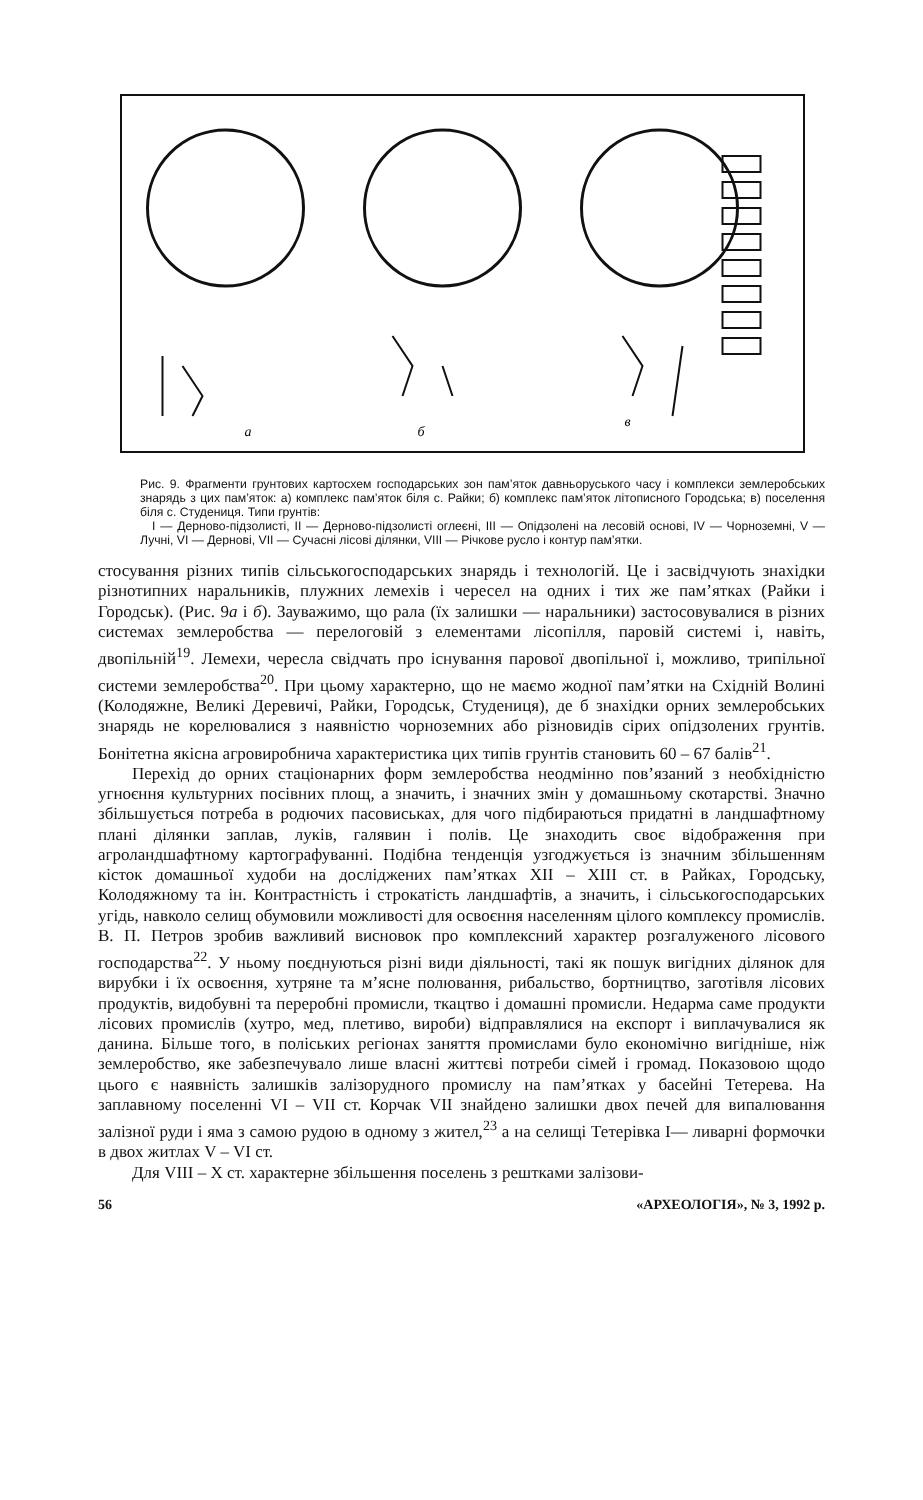a
б
в
Рис. 9. Фрагменти грунтових картосхем господарських зон пам’яток давньоруського часу і комплекси землеробських знарядь з цих пам’яток: а) комплекс пам’яток біля с. Райки; б) комплекс пам’яток літописного Городська; в) поселення біля с. Студениця. Типи грунтів:
I — Дерново-підзолисті, II — Дерново-підзолисті оглеєні, III — Опідзолені на лесовій основі, IV — Чорноземні, V — Лучні, VI — Дернові, VII — Сучасні лісові ділянки, VIII — Річкове русло і контур пам’ятки.
стосування різних типів сільськогосподарських знарядь і технологій. Це і засвідчують знахідки різнотипних наральників, плужних лемехів і чересел на одних і тих же пам’ятках (Райки і Городськ). (Рис. 9а і б). Зауважимо, що рала (їх залишки — наральники) застосовувалися в різних системах землеробства — перелоговій з елементами лісопілля, паровій системі і, навіть, двопільній<sup>19</sup>. Лемехи, чересла свідчать про існування парової двопільної і, можливо, трипільної системи землеробства<sup>20</sup>. При цьому характерно, що не маємо жодної пам’ятки на Східній Волині (Колодяжне, Великі Деревичі, Райки, Городськ, Студениця), де б знахідки орних землеробських знарядь не корелювалися з наявністю чорноземних або різновидів сірих опідзолених грунтів. Бонітетна якісна агровиробнича характеристика цих типів грунтів становить 60 – 67 балів<sup>21</sup>.
Перехід до орних стаціонарних форм землеробства неодмінно пов’язаний з необхідністю угноєння культурних посівних площ, а значить, і значних змін у домашньому скотарстві. Значно збільшується потреба в родючих пасовиськах, для чого підбираються придатні в ландшафтному плані ділянки заплав, луків, галявин і полів. Це знаходить своє відображення при агроландшафтному картографуванні. Подібна тенденція узгоджується із значним збільшенням кісток домашньої худоби на досліджених пам’ятках XII – XIII ст. в Райках, Городську, Колодяжному та ін. Контрастність і строкатість ландшафтів, а значить, і сільськогосподарських угідь, навколо селищ обумовили можливості для освоєння населенням цілого комплексу промислів. В. П. Петров зробив важливий висновок про комплексний характер розгалуженого лісового господарства<sup>22</sup>. У ньому поєднуються різні види діяльності, такі як пошук вигідних ділянок для вирубки і їх освоєння, хутряне та м’ясне полювання, рибальство, бортництво, заготівля лісових продуктів, видобувні та переробні промисли, ткацтво і домашні промисли. Недарма саме продукти лісових промислів (хутро, мед, плетиво, вироби) відправлялися на експорт і виплачувалися як данина. Більше того, в поліських регіонах заняття промислами було економічно вигідніше, ніж землеробство, яке забезпечувало лише власні життєві потреби сімей і громад. Показовою щодо цього є наявність залишків залізорудного промислу на пам’ятках у басейні Тетерева. На заплавному поселенні VI – VII ст. Корчак VII знайдено залишки двох печей для випалювання залізної руди і яма з самою рудою в одному з жител,<sup>23</sup> а на селищі Тетерівка I— ливарні формочки в двох житлах V – VI ст.
Для VIII – X ст. характерне збільшення поселень з рештками залізови-
56 «АРХЕОЛОГІЯ», № 3, 1992 р.